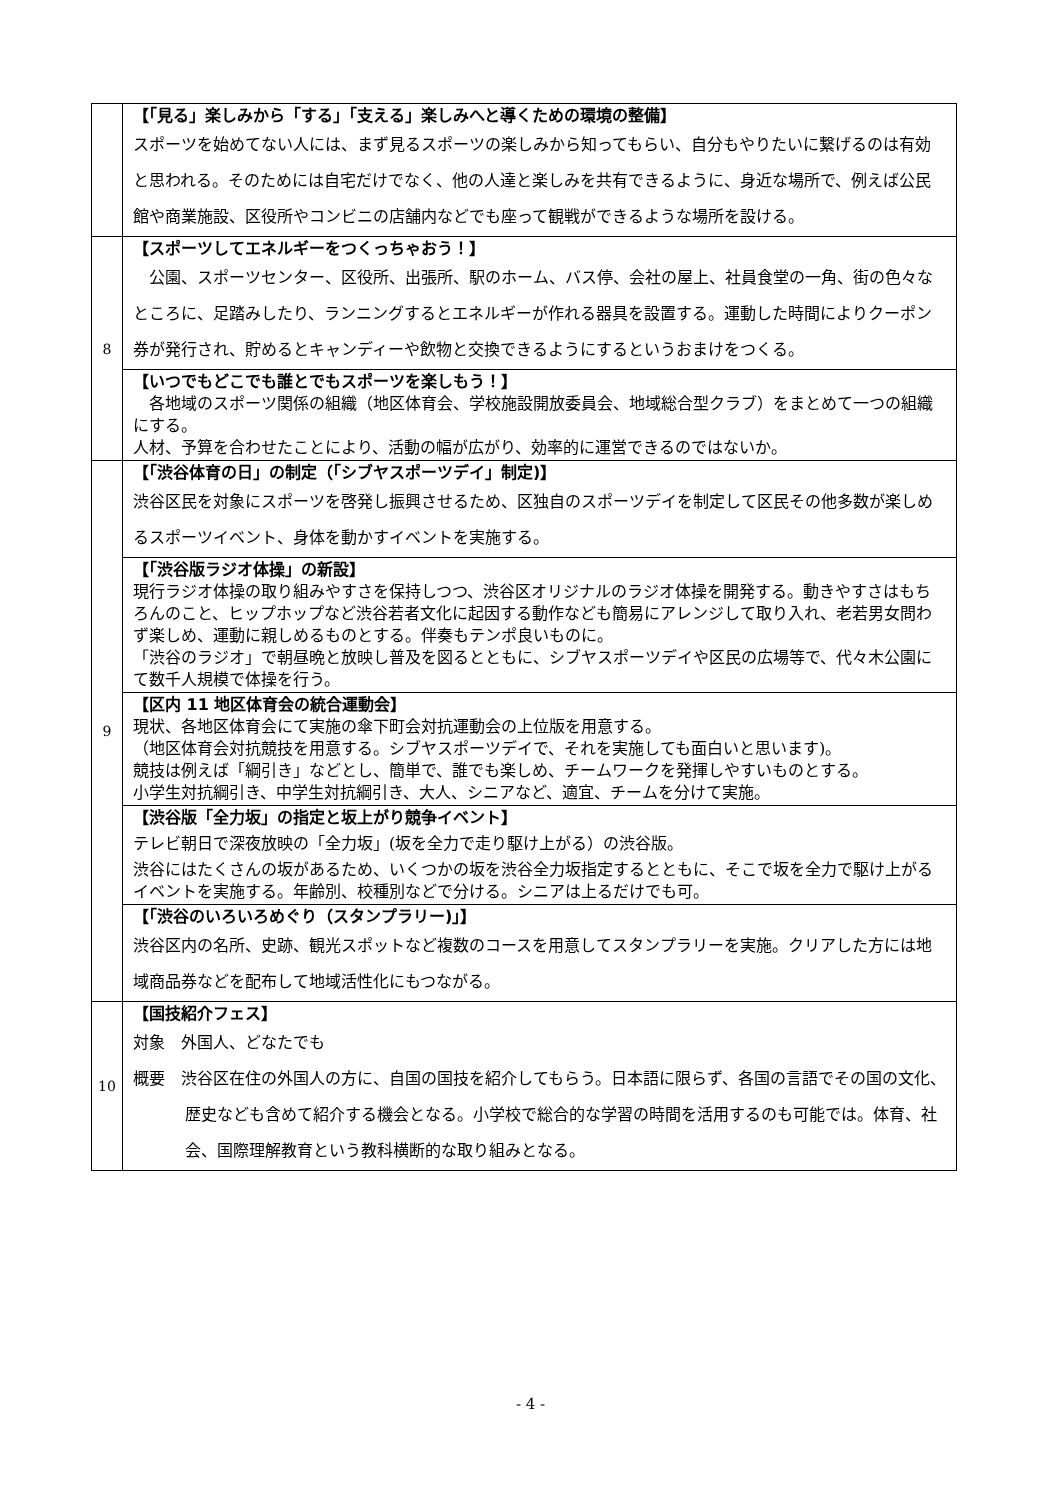| | 【「見る」楽しみから「する」「支える」楽しみへと導くための環境の整備】 スポーツを始めてない人には、まず見るスポーツの楽しみから知ってもらい、自分もやりたいに繋げるのは有効と思われる。そのためには自宅だけでなく、他の人達と楽しみを共有できるように、身近な場所で、例えば公民館や商業施設、区役所やコンビニの店舗内などでも座って観戦ができるような場所を設ける。 |
| 8 | 【スポーツしてエネルギーをつくっちゃおう！】 公園、スポーツセンター、区役所、出張所、駅のホーム、バス停、会社の屋上、社員食堂の一角、街の色々なところに、足踏みしたり、ランニングするとエネルギーが作れる器具を設置する。運動した時間によりクーポン券が発行され、貯めるとキャンディーや飲物と交換できるようにするというおまけをつくる。 |
| | 【いつでもどこでも誰とでもスポーツを楽しもう！】 各地域のスポーツ関係の組織（地区体育会、学校施設開放委員会、地域総合型クラブ）をまとめて一つの組織にする。 人材、予算を合わせたことにより、活動の幅が広がり、効率的に運営できるのではないか。 |
| 9 | 【「渋谷体育の日」の制定（「シブヤスポーツデイ」制定)】 渋谷区民を対象にスポーツを啓発し振興させるため、区独自のスポーツデイを制定して区民その他多数が楽しめるスポーツイベント、身体を動かすイベントを実施する。 |
| | 【「渋谷版ラジオ体操」の新設】 現行ラジオ体操の取り組みやすさを保持しつつ、渋谷区オリジナルのラジオ体操を開発する。動きやすさはもちろんのこと、ヒップホップなど渋谷若者文化に起因する動作なども簡易にアレンジして取り入れ、老若男女問わず楽しめ、運動に親しめるものとする。伴奏もテンポ良いものに。 「渋谷のラジオ」で朝昼晩と放映し普及を図るとともに、シブヤスポーツデイや区民の広場等で、代々木公園にて数千人規模で体操を行う。 |
| | 【区内 11 地区体育会の統合運動会】 現状、各地区体育会にて実施の傘下町会対抗運動会の上位版を用意する。 （地区体育会対抗競技を用意する。シブヤスポーツデイで、それを実施しても面白いと思います)。 競技は例えば「綱引き」などとし、簡単で、誰でも楽しめ、チームワークを発揮しやすいものとする。 小学生対抗綱引き、中学生対抗綱引き、大人、シニアなど、適宜、チームを分けて実施。 |
| | 【渋谷版「全力坂」の指定と坂上がり競争イベント】 テレビ朝日で深夜放映の「全力坂」(坂を全力で走り駆け上がる）の渋谷版。 渋谷にはたくさんの坂があるため、いくつかの坂を渋谷全力坂指定するとともに、そこで坂を全力で駆け上がるイベントを実施する。年齢別、校種別などで分ける。シニアは上るだけでも可。 |
| | 【「渋谷のいろいろめぐり（スタンプラリー)」】 渋谷区内の名所、史跡、観光スポットなど複数のコースを用意してスタンプラリーを実施。クリアした方には地域商品券などを配布して地域活性化にもつながる。 |
| 10 | 【国技紹介フェス】 対象 外国人、どなたでも 概要 渋谷区在住の外国人の方に、自国の国技を紹介してもらう。日本語に限らず、各国の言語でその国の文化、歴史なども含めて紹介する機会となる。小学校で総合的な学習の時間を活用するのも可能では。体育、社会、国際理解教育という教科横断的な取り組みとなる。 |
- 4 -